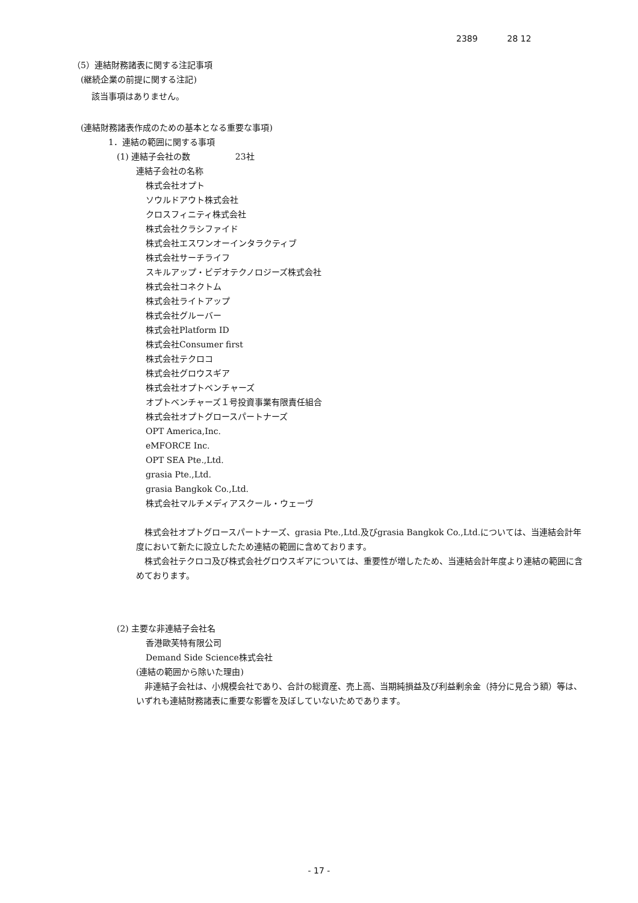2389 28 12
（5）連結財務諸表に関する注記事項
(継続企業の前提に関する注記)
該当事項はありません。
(連結財務諸表作成のための基本となる重要な事項)
1．連結の範囲に関する事項
(1) 連結子会社の数　　　　　 23社
連結子会社の名称
株式会社オプト
ソウルドアウト株式会社
クロスフィニティ株式会社
株式会社クラシファイド
株式会社エスワンオーインタラクティブ
株式会社サーチライフ
スキルアップ・ビデオテクノロジーズ株式会社
株式会社コネクトム
株式会社ライトアップ
株式会社グルーバー
株式会社Platform ID
株式会社Consumer first
株式会社テクロコ
株式会社グロウスギア
株式会社オプトベンチャーズ
オプトベンチャーズ１号投資事業有限責任組合
株式会社オプトグロースパートナーズ
OPT America,Inc.
eMFORCE Inc.
OPT SEA Pte.,Ltd.
grasia Pte.,Ltd.
grasia Bangkok Co.,Ltd.
株式会社マルチメディアスクール・ウェーヴ
　株式会社オプトグロースパートナーズ、grasia Pte.,Ltd.及びgrasia Bangkok Co.,Ltd.については、当連結会計年度において新たに設立したため連結の範囲に含めております。
　株式会社テクロコ及び株式会社グロウスギアについては、重要性が増したため、当連結会計年度より連結の範囲に含めております。
(2) 主要な非連結子会社名
香港歐芙特有限公司
Demand Side Science株式会社
(連結の範囲から除いた理由)
　非連結子会社は、小規模会社であり、合計の総資産、売上高、当期純損益及び利益剰余金（持分に見合う額）等は、いずれも連結財務諸表に重要な影響を及ぼしていないためであります。
- 17 -